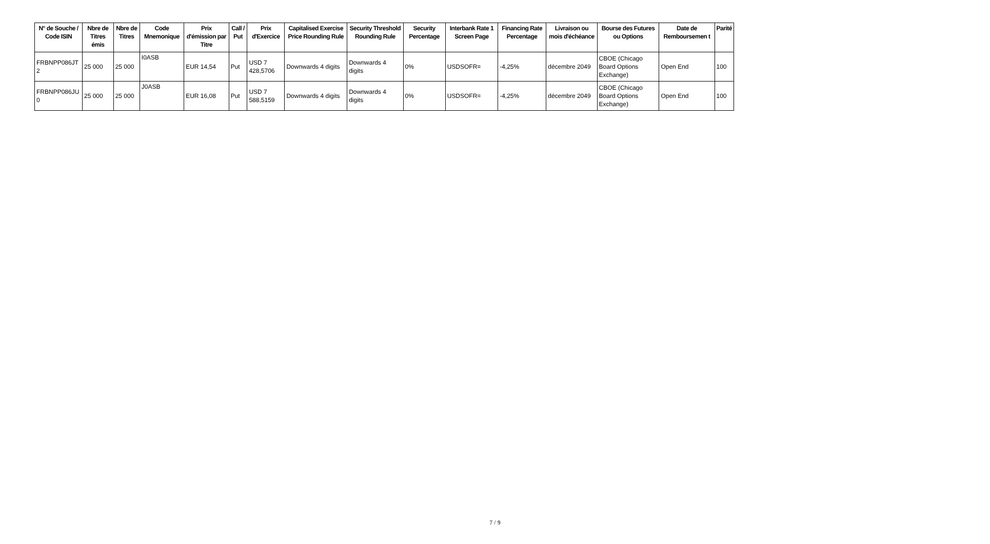| N° de Souche / Code ISIN | Nbre de Titres émis | Nbre de Titres | Code Mnemonique | Prix d'émission par Titre | Call / Put | Prix d'Exercice | Capitalised Exercise Price Rounding Rule | Security Threshold Rounding Rule | Security Percentage | Interbank Rate 1 Screen Page | Financing Rate Percentage | Livraison ou mois d'échéance | Bourse des Futures ou Options | Date de Remboursemen t | Parité |
| --- | --- | --- | --- | --- | --- | --- | --- | --- | --- | --- | --- | --- | --- | --- | --- |
| FRBNPP086JT 2 | 25 000 | 25 000 | I0ASB | EUR 14,54 | Put | USD 7 428,5706 | Downwards 4 digits | Downwards 4 digits | 0% | USDSOFR= | -4,25% | décembre 2049 | CBOE (Chicago Board Options Exchange) | Open End | 100 |
| FRBNPP086JU 0 | 25 000 | 25 000 | J0ASB | EUR 16,08 | Put | USD 7 588,5159 | Downwards 4 digits | Downwards 4 digits | 0% | USDSOFR= | -4,25% | décembre 2049 | CBOE (Chicago Board Options Exchange) | Open End | 100 |
7 / 9